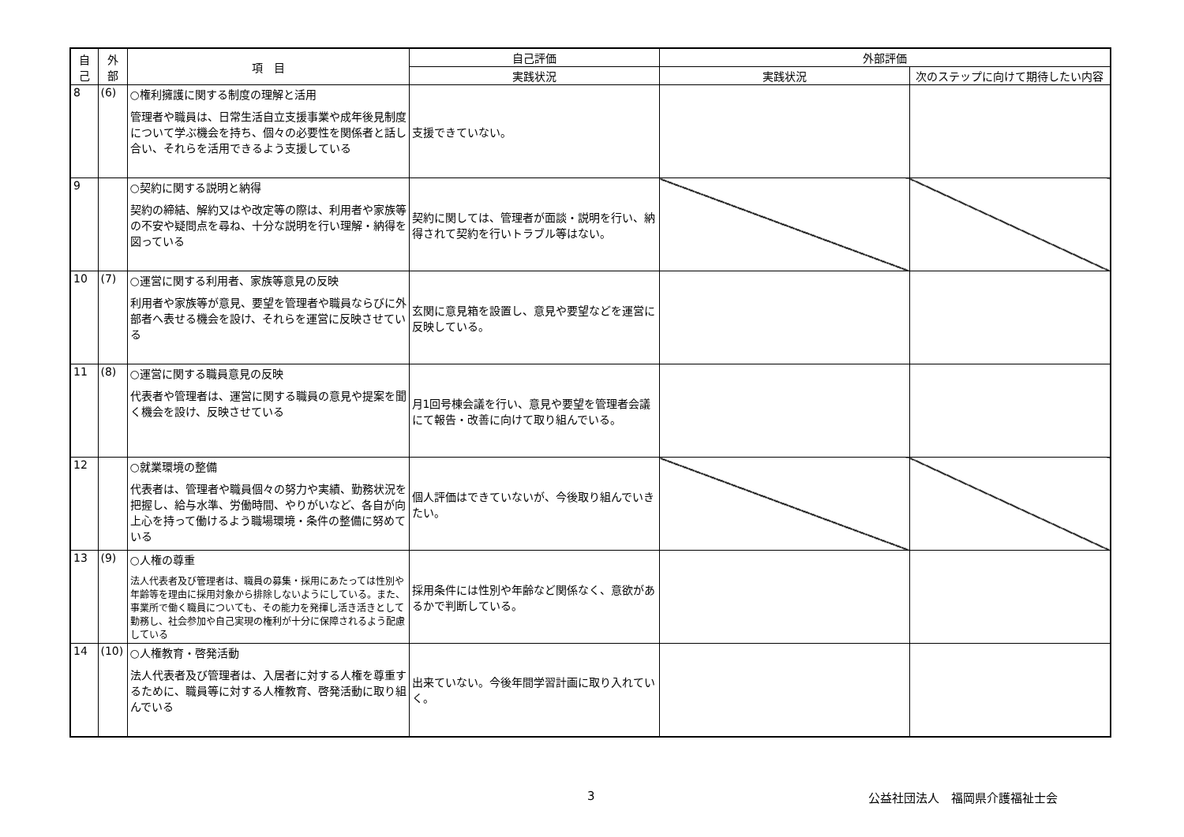| 自 己 | 外 部 | 項 目 | 自己評価 | 外部評価 | |
| --- | --- | --- | --- | --- | --- |
| | | | 実践状況 | 実践状況 | 次のステップに向けて期待したい内容 |
| 8 | (6) | ○権利擁護に関する制度の理解と活用 管理者や職員は、日常生活自立支援事業や成年後見制度について学ぶ機会を持ち、個々の必要性を関係者と話し合い、それらを活用できるよう支援している | 支援できていない。 | | |
| 9 | | ○契約に関する説明と納得 契約の締結、解約又はや改定等の際は、利用者や家族等の不安や疑問点を尋ね、十分な説明を行い理解・納得を図っている | 契約に関しては、管理者が面談・説明を行い、納得されて契約を行いトラブル等はない。 | | |
| 10 | (7) | ○運営に関する利用者、家族等意見の反映 利用者や家族等が意見、要望を管理者や職員ならびに外部者へ表せる機会を設け、それらを運営に反映させている | 玄関に意見箱を設置し、意見や要望などを運営に反映している。 | | |
| 11 | (8) | ○運営に関する職員意見の反映 代表者や管理者は、運営に関する職員の意見や提案を聞く機会を設け、反映させている | 月1回号棟会議を行い、意見や要望を管理者会議にて報告・改善に向けて取り組んでいる。 | | |
| 12 | | ○就業環境の整備 代表者は、管理者や職員個々の努力や実績、勤務状況を把握し、給与水準、労働時間、やりがいなど、各自が向上心を持って働けるよう職場環境・条件の整備に努めている | 個人評価はできていないが、今後取り組んでいきたい。 | | |
| 13 | (9) | ○人権の尊重 法人代表者及び管理者は、職員の募集・採用にあたっては性別や年齢等を理由に採用対象から排除しないようにしている。また、事業所で働く職員についても、その能力を発揮し活き活きとして勤務し、社会参加や自己実現の権利が十分に保障されるよう配慮している | 採用条件には性別や年齢など関係なく、意欲があるかで判断している。 | | |
| 14 | (10) | ○人権教育・啓発活動 法人代表者及び管理者は、入居者に対する人権を尊重するために、職員等に対する人権教育、啓発活動に取り組んでいる | 出来ていない。今後年間学習計画に取り入れていく。 | | |
3 公益社団法人　福岡県介護福祉士会